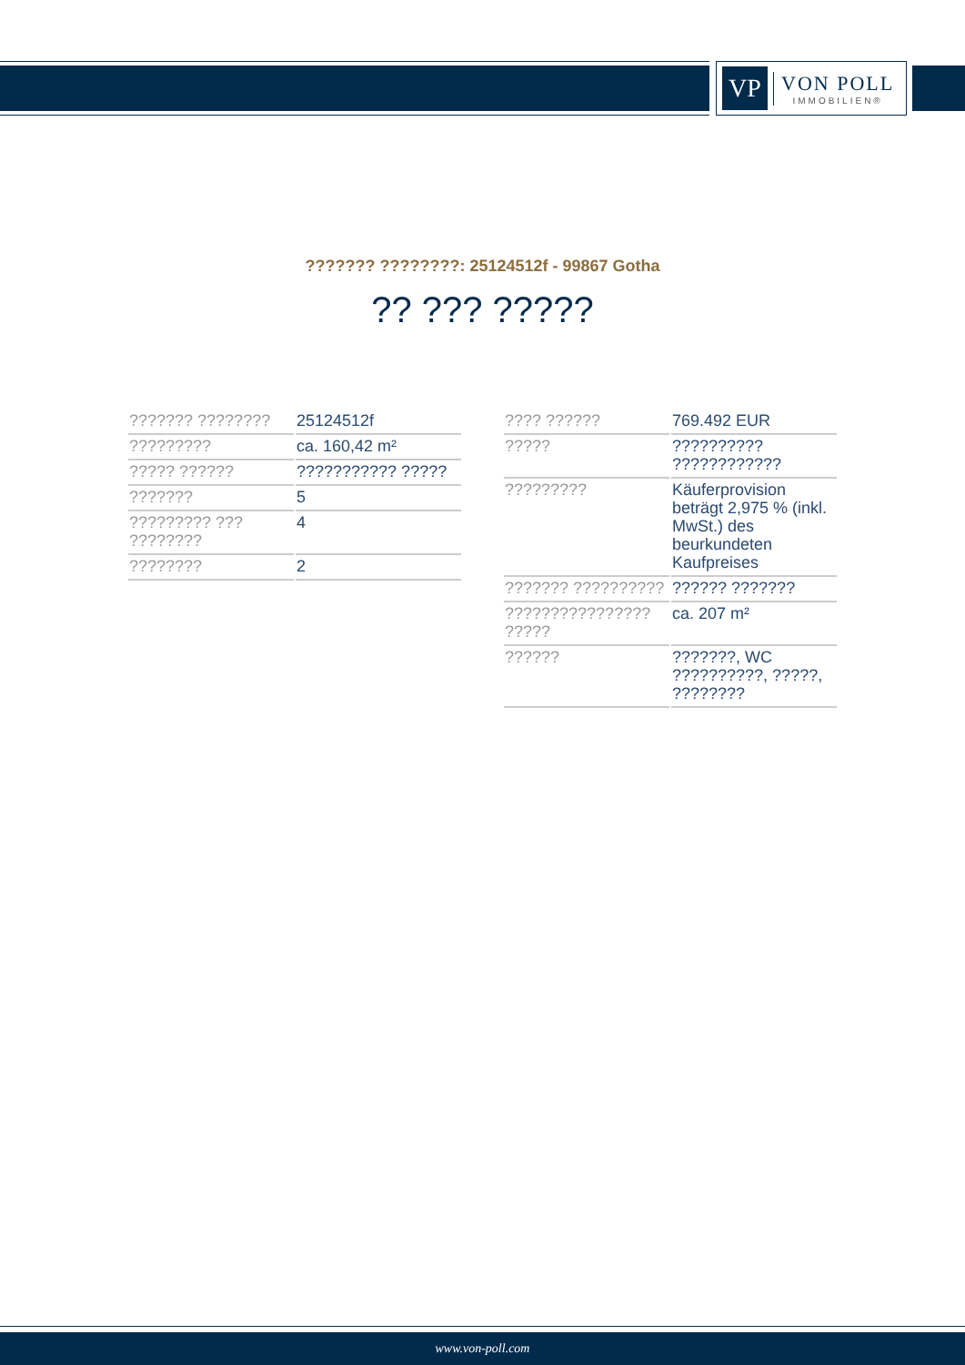VP
VON POLL
IMMOBILIEN®
??????? ????????: 25124512f - 99867 Gotha
?? ??? ?????
| ??????? ???????? | 25124512f |
| ????????? | ca. 160,42 m² |
| ????? ?????? | ??????????? ????? |
| ??????? | 5 |
| ????????? ??? ???????? | 4 |
| ???????? | 2 |
| ???? ?????? | 769.492 EUR |
| ????? | ?????????? ???????????? |
| ????????? | Käuferprovision beträgt 2,975 % (inkl. MwSt.) des beurkundeten Kaufpreises |
| ??????? ?????????? | ?????? ??????? |
| ???????????????? ????? | ca. 207 m² |
| ?????? | ???????, WC ??????????, ?????, ???????? |
www.von-poll.com